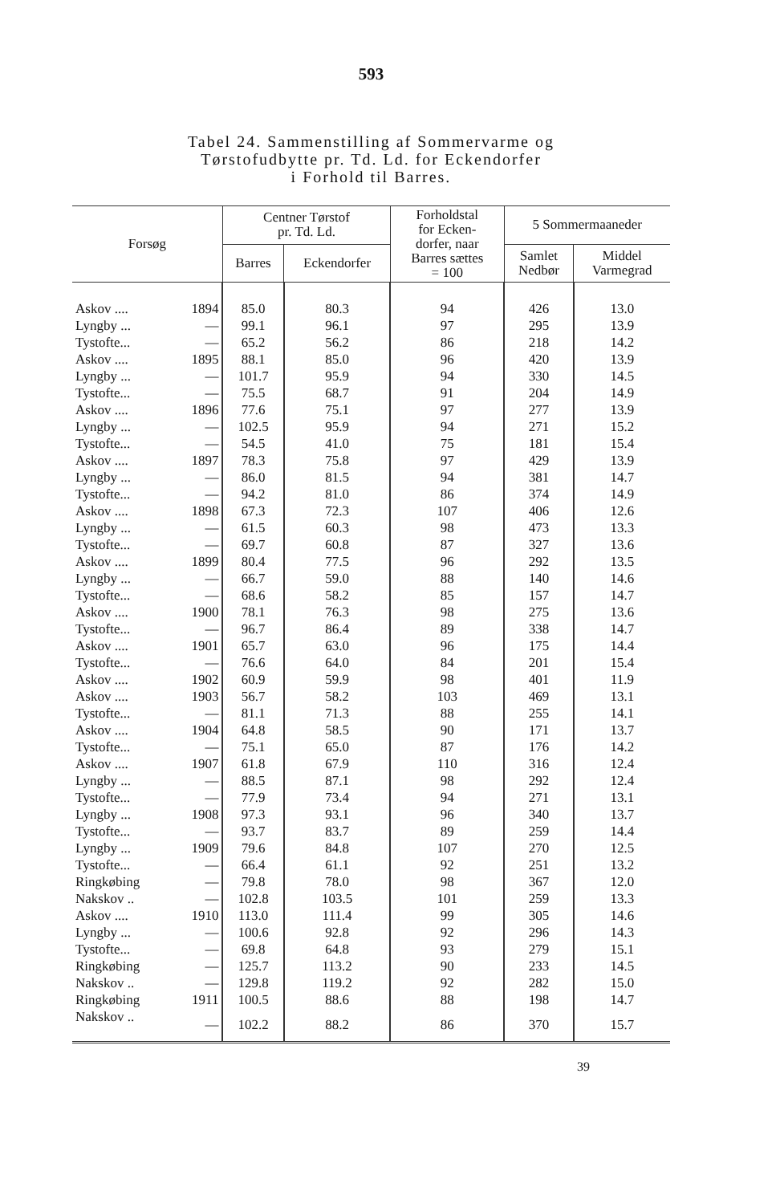593
Tabel 24. Sammenstilling af Sommervarme og
Tørstofudbytte pr. Td. Ld. for Eckendorfer
i Forhold til Barres.
| Forsøg | | Centner Tørstof pr. Td. Ld. | | Forholdstal for Ecken- dorfer, naar Barres sættes = 100 | 5 Sommermaaneder | |
| --- | --- | --- | --- | --- | --- | --- |
| | | Barres | Eckendorfer | | Samlet Nedbør | Middel Varmegrad |
| Askov .... | 1894 | 85.0 | 80.3 | 94 | 426 | 13.0 |
| Lyngby ... | — | 99.1 | 96.1 | 97 | 295 | 13.9 |
| Tystofte... | — | 65.2 | 56.2 | 86 | 218 | 14.2 |
| Askov .... | 1895 | 88.1 | 85.0 | 96 | 420 | 13.9 |
| Lyngby ... | — | 101.7 | 95.9 | 94 | 330 | 14.5 |
| Tystofte... | — | 75.5 | 68.7 | 91 | 204 | 14.9 |
| Askov .... | 1896 | 77.6 | 75.1 | 97 | 277 | 13.9 |
| Lyngby ... | — | 102.5 | 95.9 | 94 | 271 | 15.2 |
| Tystofte... | — | 54.5 | 41.0 | 75 | 181 | 15.4 |
| Askov .... | 1897 | 78.3 | 75.8 | 97 | 429 | 13.9 |
| Lyngby ... | — | 86.0 | 81.5 | 94 | 381 | 14.7 |
| Tystofte... | — | 94.2 | 81.0 | 86 | 374 | 14.9 |
| Askov .... | 1898 | 67.3 | 72.3 | 107 | 406 | 12.6 |
| Lyngby ... | — | 61.5 | 60.3 | 98 | 473 | 13.3 |
| Tystofte... | — | 69.7 | 60.8 | 87 | 327 | 13.6 |
| Askov .... | 1899 | 80.4 | 77.5 | 96 | 292 | 13.5 |
| Lyngby ... | — | 66.7 | 59.0 | 88 | 140 | 14.6 |
| Tystofte... | — | 68.6 | 58.2 | 85 | 157 | 14.7 |
| Askov .... | 1900 | 78.1 | 76.3 | 98 | 275 | 13.6 |
| Tystofte... | — | 96.7 | 86.4 | 89 | 338 | 14.7 |
| Askov .... | 1901 | 65.7 | 63.0 | 96 | 175 | 14.4 |
| Tystofte... | — | 76.6 | 64.0 | 84 | 201 | 15.4 |
| Askov .... | 1902 | 60.9 | 59.9 | 98 | 401 | 11.9 |
| Askov .... | 1903 | 56.7 | 58.2 | 103 | 469 | 13.1 |
| Tystofte... | — | 81.1 | 71.3 | 88 | 255 | 14.1 |
| Askov .... | 1904 | 64.8 | 58.5 | 90 | 171 | 13.7 |
| Tystofte... | — | 75.1 | 65.0 | 87 | 176 | 14.2 |
| Askov .... | 1907 | 61.8 | 67.9 | 110 | 316 | 12.4 |
| Lyngby ... | — | 88.5 | 87.1 | 98 | 292 | 12.4 |
| Tystofte... | — | 77.9 | 73.4 | 94 | 271 | 13.1 |
| Lyngby ... | 1908 | 97.3 | 93.1 | 96 | 340 | 13.7 |
| Tystofte... | — | 93.7 | 83.7 | 89 | 259 | 14.4 |
| Lyngby ... | 1909 | 79.6 | 84.8 | 107 | 270 | 12.5 |
| Tystofte... | — | 66.4 | 61.1 | 92 | 251 | 13.2 |
| Ringkøbing | — | 79.8 | 78.0 | 98 | 367 | 12.0 |
| Nakskov .. | — | 102.8 | 103.5 | 101 | 259 | 13.3 |
| Askov .... | 1910 | 113.0 | 111.4 | 99 | 305 | 14.6 |
| Lyngby ... | — | 100.6 | 92.8 | 92 | 296 | 14.3 |
| Tystofte... | — | 69.8 | 64.8 | 93 | 279 | 15.1 |
| Ringkøbing | — | 125.7 | 113.2 | 90 | 233 | 14.5 |
| Nakskov .. | — | 129.8 | 119.2 | 92 | 282 | 15.0 |
| Ringkøbing | 1911 | 100.5 | 88.6 | 88 | 198 | 14.7 |
| Nakskov .. | — | 102.2 | 88.2 | 86 | 370 | 15.7 |
39